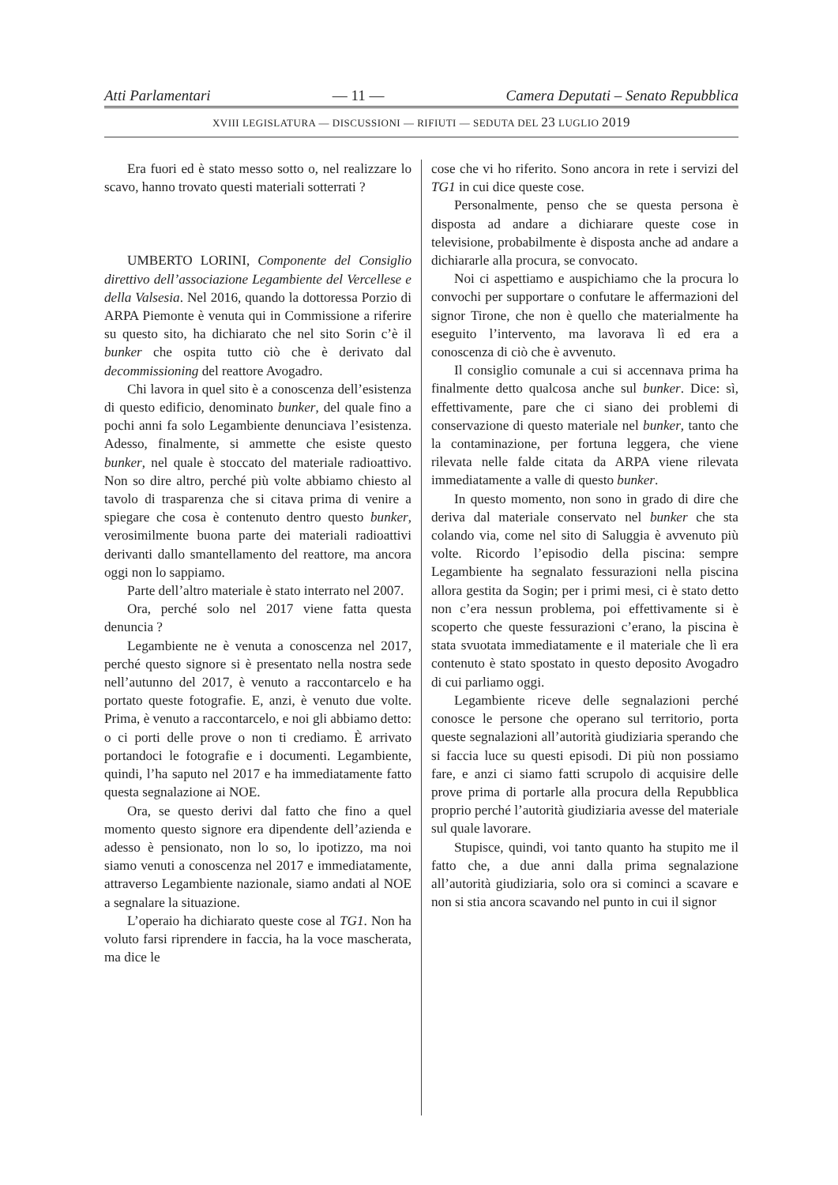Atti Parlamentari — 11 — Camera Deputati – Senato Repubblica
XVIII LEGISLATURA — DISCUSSIONI — RIFIUTI — SEDUTA DEL 23 LUGLIO 2019
Era fuori ed è stato messo sotto o, nel realizzare lo scavo, hanno trovato questi materiali sotterrati ?
UMBERTO LORINI, Componente del Consiglio direttivo dell’associazione Legambiente del Vercellese e della Valsesia. Nel 2016, quando la dottoressa Porzio di ARPA Piemonte è venuta qui in Commissione a riferire su questo sito, ha dichiarato che nel sito Sorin c’è il bunker che ospita tutto ciò che è derivato dal decommissioning del reattore Avogadro.
Chi lavora in quel sito è a conoscenza dell’esistenza di questo edificio, denominato bunker, del quale fino a pochi anni fa solo Legambiente denunciava l’esistenza. Adesso, finalmente, si ammette che esiste questo bunker, nel quale è stoccato del materiale radioattivo. Non so dire altro, perché più volte abbiamo chiesto al tavolo di trasparenza che si citava prima di venire a spiegare che cosa è contenuto dentro questo bunker, verosimilmente buona parte dei materiali radioattivi derivanti dallo smantellamento del reattore, ma ancora oggi non lo sappiamo.
Parte dell’altro materiale è stato interrato nel 2007.
Ora, perché solo nel 2017 viene fatta questa denuncia ?
Legambiente ne è venuta a conoscenza nel 2017, perché questo signore si è presentato nella nostra sede nell’autunno del 2017, è venuto a raccontarcelo e ha portato queste fotografie. E, anzi, è venuto due volte. Prima, è venuto a raccontarcelo, e noi gli abbiamo detto: o ci porti delle prove o non ti crediamo. È arrivato portandoci le fotografie e i documenti. Legambiente, quindi, l’ha saputo nel 2017 e ha immediatamente fatto questa segnalazione ai NOE.
Ora, se questo derivi dal fatto che fino a quel momento questo signore era dipendente dell’azienda e adesso è pensionato, non lo so, lo ipotizzo, ma noi siamo venuti a conoscenza nel 2017 e immediatamente, attraverso Legambiente nazionale, siamo andati al NOE a segnalare la situazione.
L’operaio ha dichiarato queste cose al TG1. Non ha voluto farsi riprendere in faccia, ha la voce mascherata, ma dice le
cose che vi ho riferito. Sono ancora in rete i servizi del TG1 in cui dice queste cose.
Personalmente, penso che se questa persona è disposta ad andare a dichiarare queste cose in televisione, probabilmente è disposta anche ad andare a dichiararle alla procura, se convocato.
Noi ci aspettiamo e auspichiamo che la procura lo convochi per supportare o confutare le affermazioni del signor Tirone, che non è quello che materialmente ha eseguito l’intervento, ma lavorava lì ed era a conoscenza di ciò che è avvenuto.
Il consiglio comunale a cui si accennava prima ha finalmente detto qualcosa anche sul bunker. Dice: sì, effettivamente, pare che ci siano dei problemi di conservazione di questo materiale nel bunker, tanto che la contaminazione, per fortuna leggera, che viene rilevata nelle falde citata da ARPA viene rilevata immediatamente a valle di questo bunker.
In questo momento, non sono in grado di dire che deriva dal materiale conservato nel bunker che sta colando via, come nel sito di Saluggia è avvenuto più volte. Ricordo l’episodio della piscina: sempre Legambiente ha segnalato fessurazioni nella piscina allora gestita da Sogin; per i primi mesi, ci è stato detto non c’era nessun problema, poi effettivamente si è scoperto che queste fessurazioni c’erano, la piscina è stata svuotata immediatamente e il materiale che lì era contenuto è stato spostato in questo deposito Avogadro di cui parliamo oggi.
Legambiente riceve delle segnalazioni perché conosce le persone che operano sul territorio, porta queste segnalazioni all’autorità giudiziaria sperando che si faccia luce su questi episodi. Di più non possiamo fare, e anzi ci siamo fatti scrupolo di acquisire delle prove prima di portarle alla procura della Repubblica proprio perché l’autorità giudiziaria avesse del materiale sul quale lavorare.
Stupisce, quindi, voi tanto quanto ha stupito me il fatto che, a due anni dalla prima segnalazione all’autorità giudiziaria, solo ora si cominci a scavare e non si stia ancora scavando nel punto in cui il signor